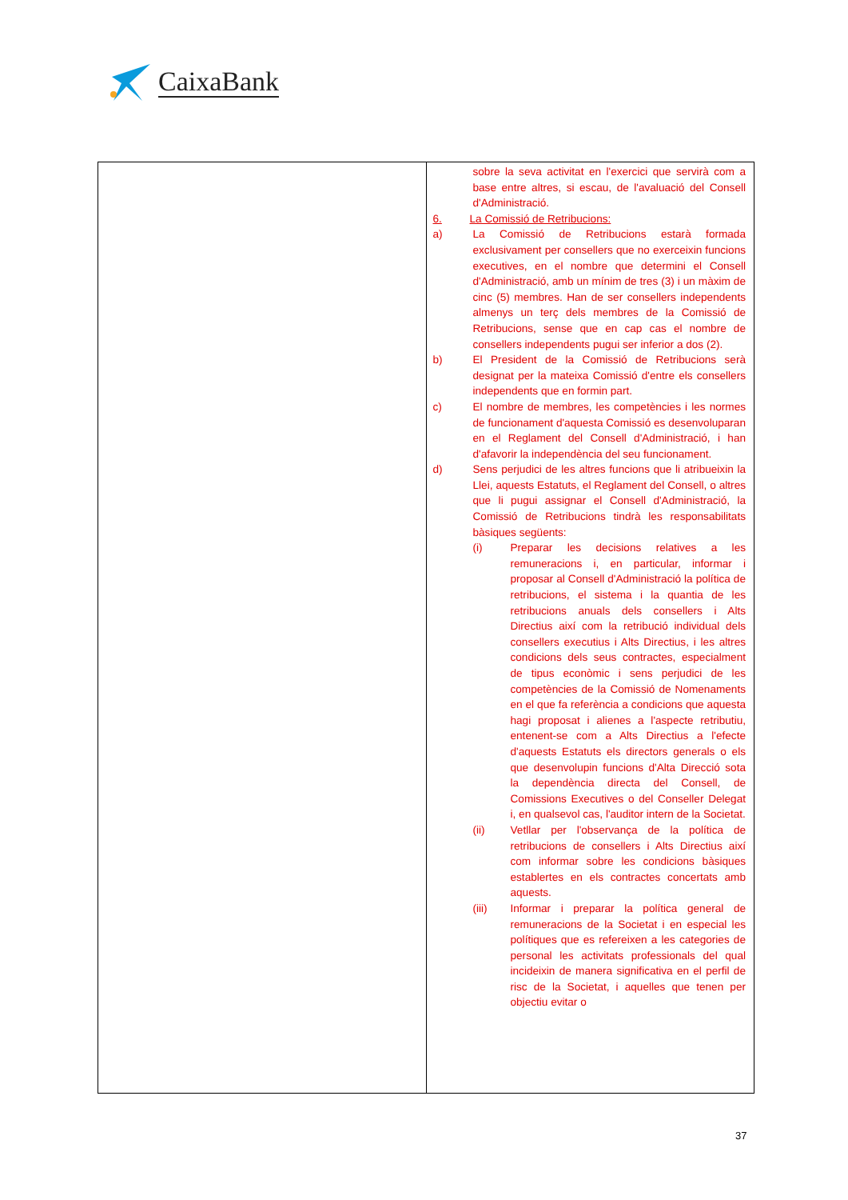CaixaBank
| | sobre la seva activitat en l'exercici que servirà com a base entre altres, si escau, de l'avaluació del Consell d'Administració. 6. La Comissió de Retribucions: a) La Comissió de Retribucions estarà formada exclusivament per consellers que no exerceixin funcions executives, en el nombre que determini el Consell d'Administració, amb un mínim de tres (3) i un màxim de cinc (5) membres. Han de ser consellers independents almenys un terç dels membres de la Comissió de Retribucions, sense que en cap cas el nombre de consellers independents pugui ser inferior a dos (2). b) El President de la Comissió de Retribucions serà designat per la mateixa Comissió d'entre els consellers independents que en formin part. c) El nombre de membres, les competències i les normes de funcionament d'aquesta Comissió es desenvoluparan en el Reglament del Consell d'Administració, i han d'afavorir la independència del seu funcionament. d) Sens perjudici de les altres funcions que li atribueixin la Llei, aquests Estatuts, el Reglament del Consell, o altres que li pugui assignar el Consell d'Administració, la Comissió de Retribucions tindrà les responsabilitats bàsiques següents: (i) Preparar les decisions relatives a les remuneracions i, en particular, informar i proposar al Consell d'Administració la política de retribucions, el sistema i la quantia de les retribucions anuals dels consellers i Alts Directius així com la retribució individual dels consellers executius i Alts Directius, i les altres condicions dels seus contractes, especialment de tipus econòmic i sens perjudici de les competències de la Comissió de Nomenaments en el que fa referència a condicions que aquesta hagi proposat i alienes a l'aspecte retributiu, entenent-se com a Alts Directius a l'efecte d'aquests Estatuts els directors generals o els que desenvolupin funcions d'Alta Direcció sota la dependència directa del Consell, de Comissions Executives o del Conseller Delegat i, en qualsevol cas, l'auditor intern de la Societat. (ii) Vetllar per l'observança de la política de retribucions de consellers i Alts Directius així com informar sobre les condicions bàsiques establertes en els contractes concertats amb aquests. (iii) Informar i preparar la política general de remuneracions de la Societat i en especial les polítiques que es refereixen a les categories de personal les activitats professionals del qual incideixin de manera significativa en el perfil de risc de la Societat, i aquelles que tenen per objectiu evitar o |
37